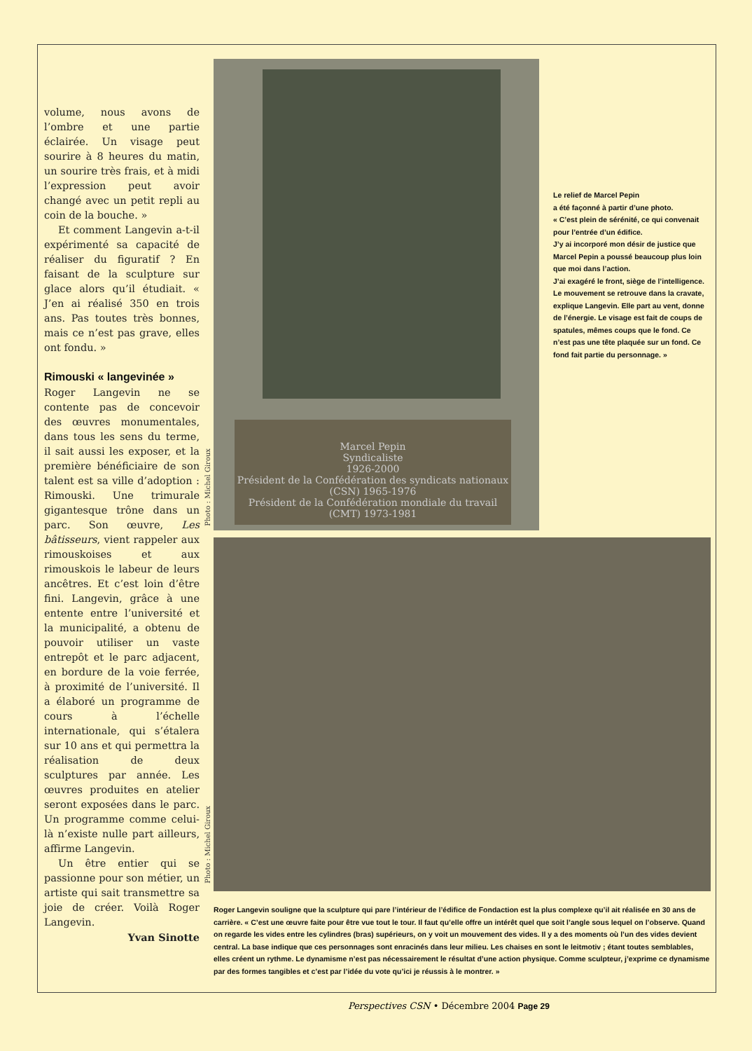volume, nous avons de l’ombre et une partie éclairée. Un visage peut sourire à 8 heures du matin, un sourire très frais, et à midi l’expression peut avoir changé avec un petit repli au coin de la bouche. »
Et comment Langevin a-t-il expérimenté sa capacité de réaliser du figuratif ? En faisant de la sculpture sur glace alors qu’il étudiait. « J’en ai réalisé 350 en trois ans. Pas toutes très bonnes, mais ce n’est pas grave, elles ont fondu. »
Rimouski « langevinée »
Roger Langevin ne se contente pas de concevoir des œuvres monumentales, dans tous les sens du terme, il sait aussi les exposer, et la première bénéficiaire de son talent est sa ville d’adoption : Rimouski. Une trimurale gigantesque trône dans un parc. Son œuvre, Les bâtisseurs, vient rappeler aux rimouskoises et aux rimouskois le labeur de leurs ancêtres. Et c’est loin d’être fini. Langevin, grâce à une entente entre l’université et la municipalité, a obtenu de pouvoir utiliser un vaste entrepôt et le parc adjacent, en bordure de la voie ferrée, à proximité de l’université. Il a élaboré un programme de cours à l’échelle internationale, qui s’étalera sur 10 ans et qui permettra la réalisation de deux sculptures par année. Les œuvres produites en atelier seront exposées dans le parc. Un programme comme celui-là n’existe nulle part ailleurs, affirme Langevin.
Un être entier qui se passionne pour son métier, un artiste qui sait transmettre sa joie de créer. Voilà Roger Langevin.
Yvan Sinotte
Photo : Michel Giroux
Marcel Pepin
Syndicaliste
1926-2000
Président de la Confédération des syndicats nationaux (CSN) 1965-1976
Président de la Confédération mondiale du travail (CMT) 1973-1981
Le relief de Marcel Pepin
a été façonné à partir d’une photo.
« C’est plein de sérénité, ce qui convenait pour l’entrée d’un édifice.
J’y ai incorporé mon désir de justice que Marcel Pepin a poussé beaucoup plus loin que moi dans l’action.
J’ai exagéré le front, siège de l’intelligence. Le mouvement se retrouve dans la cravate, explique Langevin. Elle part au vent, donne de l’énergie. Le visage est fait de coups de spatules, mêmes coups que le fond. Ce n’est pas une tête plaquée sur un fond. Ce fond fait partie du personnage. »
Photo : Michel Giroux
Roger Langevin souligne que la sculpture qui pare l’intérieur de l’édifice de Fondaction est la plus complexe qu’il ait réalisée en 30 ans de carrière. « C’est une œuvre faite pour être vue tout le tour. Il faut qu’elle offre un intérêt quel que soit l’angle sous lequel on l’observe. Quand on regarde les vides entre les cylindres (bras) supérieurs, on y voit un mouvement des vides. Il y a des moments où l’un des vides devient central. La base indique que ces personnages sont enracinés dans leur milieu. Les chaises en sont le leitmotiv ; étant toutes semblables, elles créent un rythme. Le dynamisme n’est pas nécessairement le résultat d’une action physique. Comme sculpteur, j’exprime ce dynamisme par des formes tangibles et c’est par l’idée du vote qu’ici je réussis à le montrer. »
Perspectives CSN • Décembre 2004 Page 29